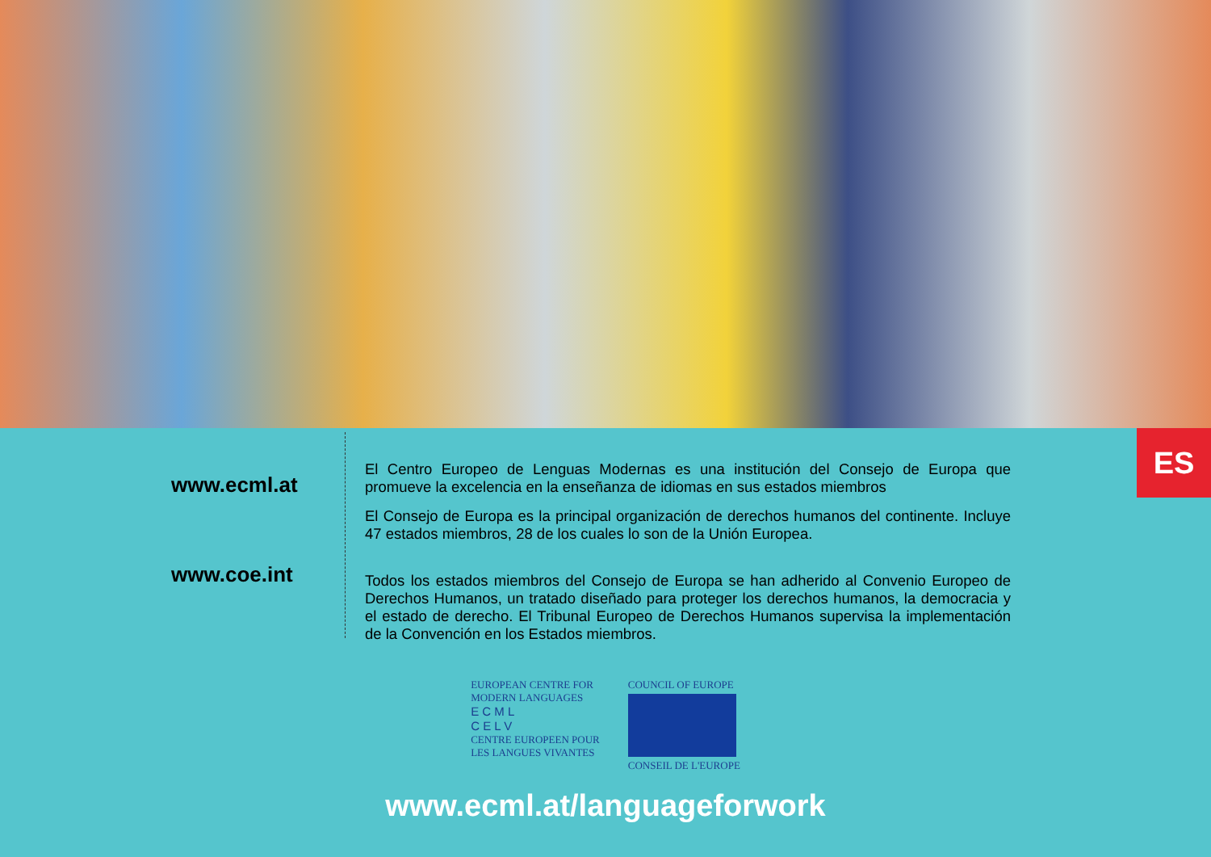ES
www.ecml.at
www.coe.int
El Centro Europeo de Lenguas Modernas es una institución del Consejo de Europa que promueve la excelencia en la enseñanza de idiomas en sus estados miembros
El Consejo de Europa es la principal organización de derechos humanos del continente. Incluye 47 estados miembros, 28 de los cuales lo son de la Unión Europea.
Todos los estados miembros del Consejo de Europa se han adherido al Convenio Europeo de Derechos Humanos, un tratado diseñado para proteger los derechos humanos, la democracia y el estado de derecho. El Tribunal Europeo de Derechos Humanos supervisa la implementación de la Convención en los Estados miembros.
EUROPEAN CENTRE FOR
MODERN LANGUAGES
E C M L
C E L V
CENTRE EUROPEEN POUR
LES LANGUES VIVANTES
COUNCIL OF EUROPE
CONSEIL DE L'EUROPE
www.ecml.at/languageforwork